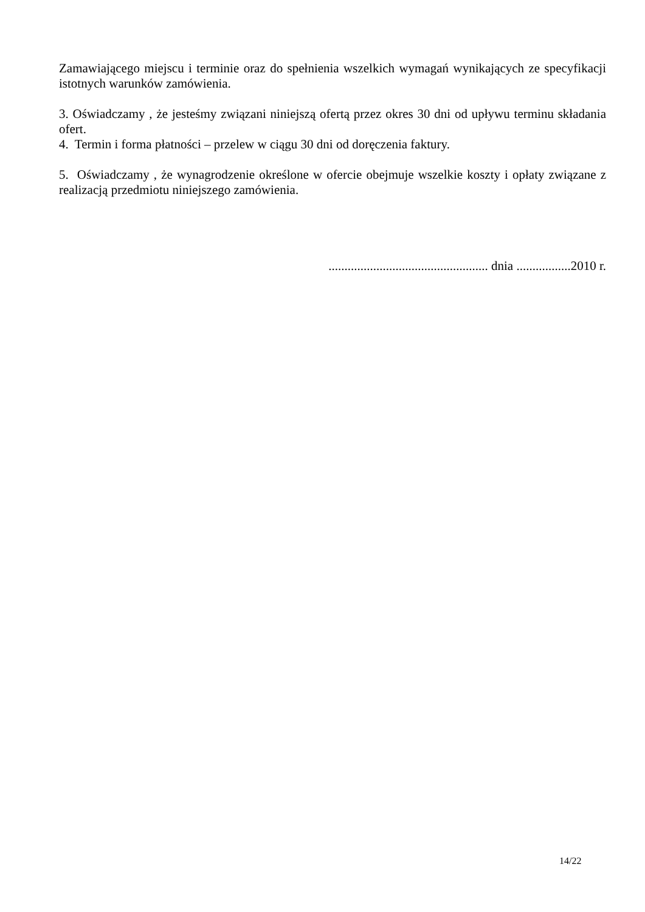Zamawiającego miejscu i terminie oraz do spełnienia wszelkich wymagań wynikających ze specyfikacji istotnych warunków zamówienia.
3. Oświadczamy , że jesteśmy związani niniejszą ofertą przez okres 30 dni od upływu terminu składania ofert.
4. Termin i forma płatności – przelew w ciągu 30 dni od doręczenia faktury.
5. Oświadczamy , że wynagrodzenie określone w ofercie obejmuje wszelkie koszty i opłaty związane z realizacją przedmiotu niniejszego zamówienia.
.................................................. dnia .................2010 r.
14/22